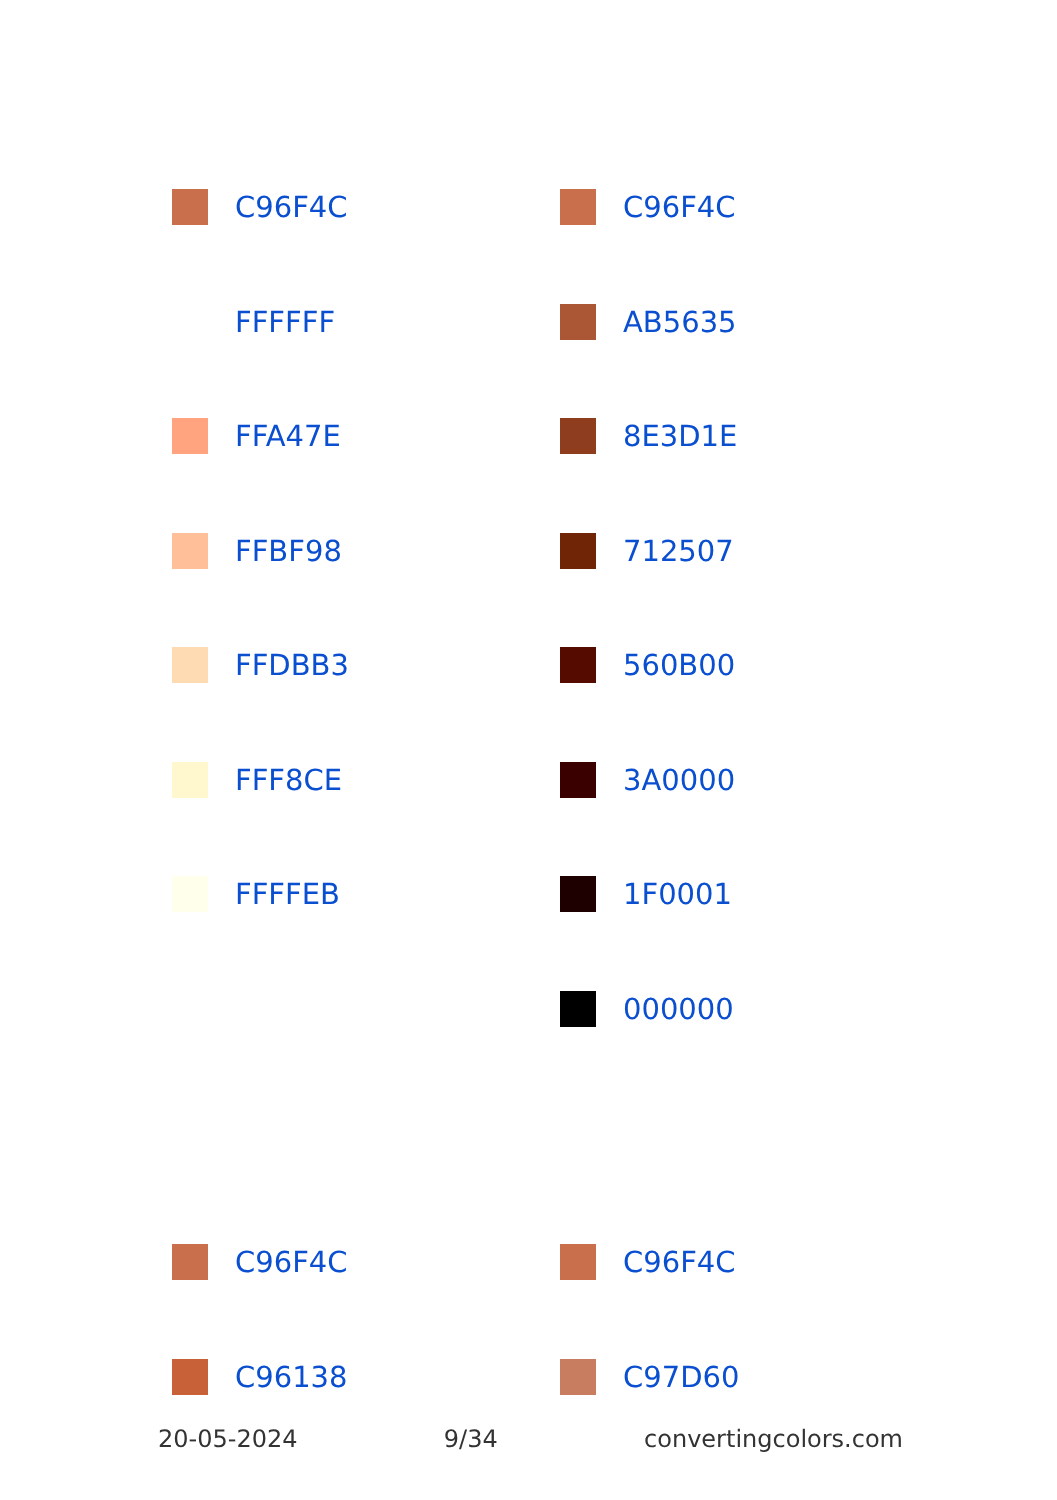C96F4C C96F4C
FFFFFF AB5635
FFA47E 8E3D1E
FFBF98 712507
FFDBB3 560B00
FFF8CE 3A0000
FFFFEB 1F0001
000000
C96F4C C96F4C
C96138 C97D60
20-05-2024 9/34 convertingcolors.com